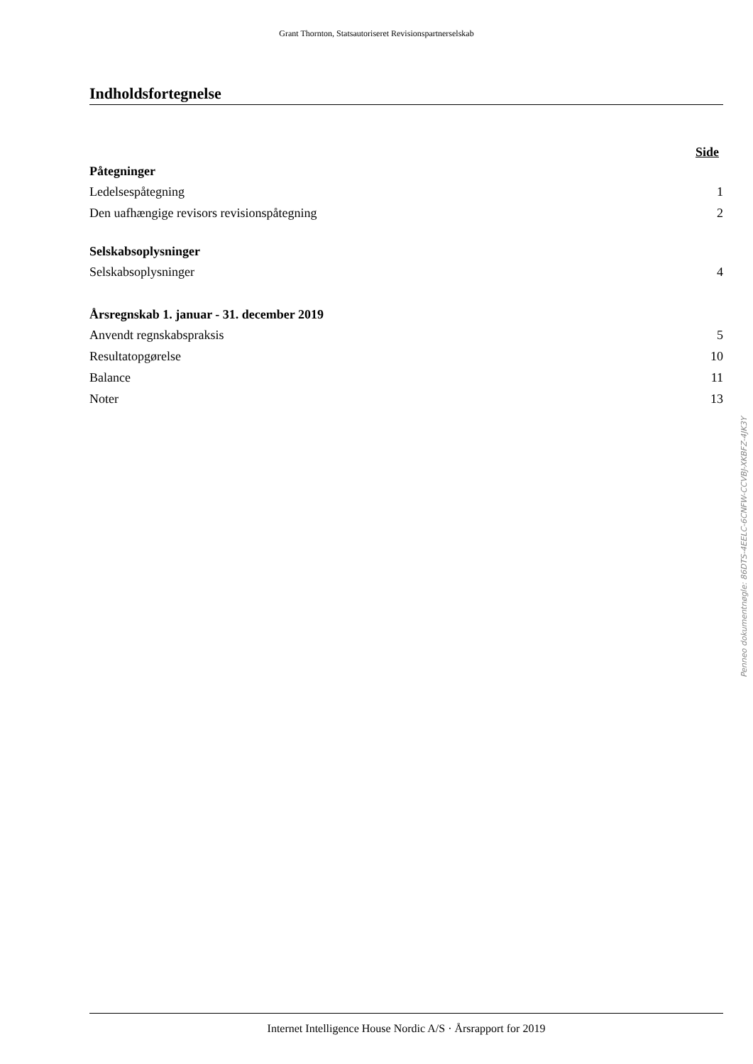Grant Thornton, Statsautoriseret Revisionspartnerselskab
Indholdsfortegnelse
Side
Påtegninger
Ledelsespåtegning 1
Den uafhængige revisors revisionspåtegning 2
Selskabsoplysninger
Selskabsoplysninger 4
Årsregnskab 1. januar - 31. december 2019
Anvendt regnskabspraksis 5
Resultatopgørelse 10
Balance 11
Noter 13
Penneo dokumentnøgle: 86DTS-4EELC-6CNFW-CCVBJ-XKBFZ-4JK3Y
Internet Intelligence House Nordic A/S · Årsrapport for 2019